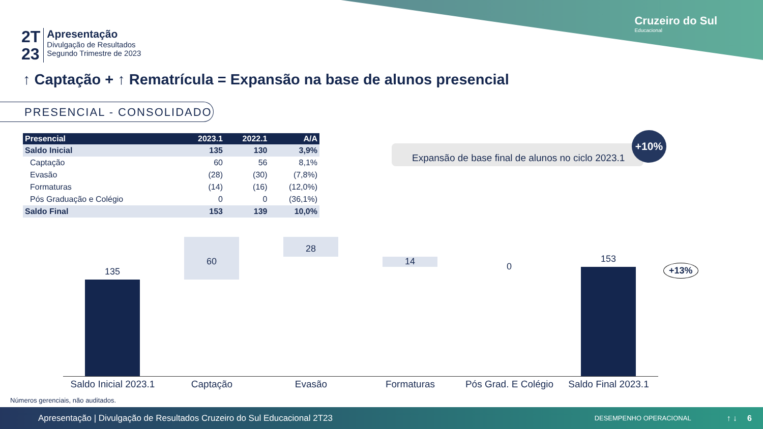Cruzeiro do Sul
Educacional
2T
23
Apresentação
Divulgação de Resultados
Segundo Trimestre de 2023
↑ Captação + ↑ Rematrícula = Expansão na base de alunos presencial
PRESENCIAL - CONSOLIDADO
| Presencial | 2023.1 | 2022.1 | A/A |
| --- | --- | --- | --- |
| Saldo Inicial | 135 | 130 | 3,9% |
| Captação | 60 | 56 | 8,1% |
| Evasão | (28) | (30) | (7,8%) |
| Formaturas | (14) | (16) | (12,0%) |
| Pós Graduação e Colégio | 0 | 0 | (36,1%) |
| Saldo Final | 153 | 139 | 10,0% |
Expansão de base final de alunos no ciclo 2023.1
+10%
135
60
28
14 0
153
+13%
Saldo Inicial 2023.1 Captação Evasão Formaturas Pós Grad. E Colégio Saldo Final 2023.1
Números gerenciais, não auditados.
Apresentação | Divulgação de Resultados Cruzeiro do Sul Educacional 2T23 DESEMPENHO OPERACIONAL ↑ ↓ 6